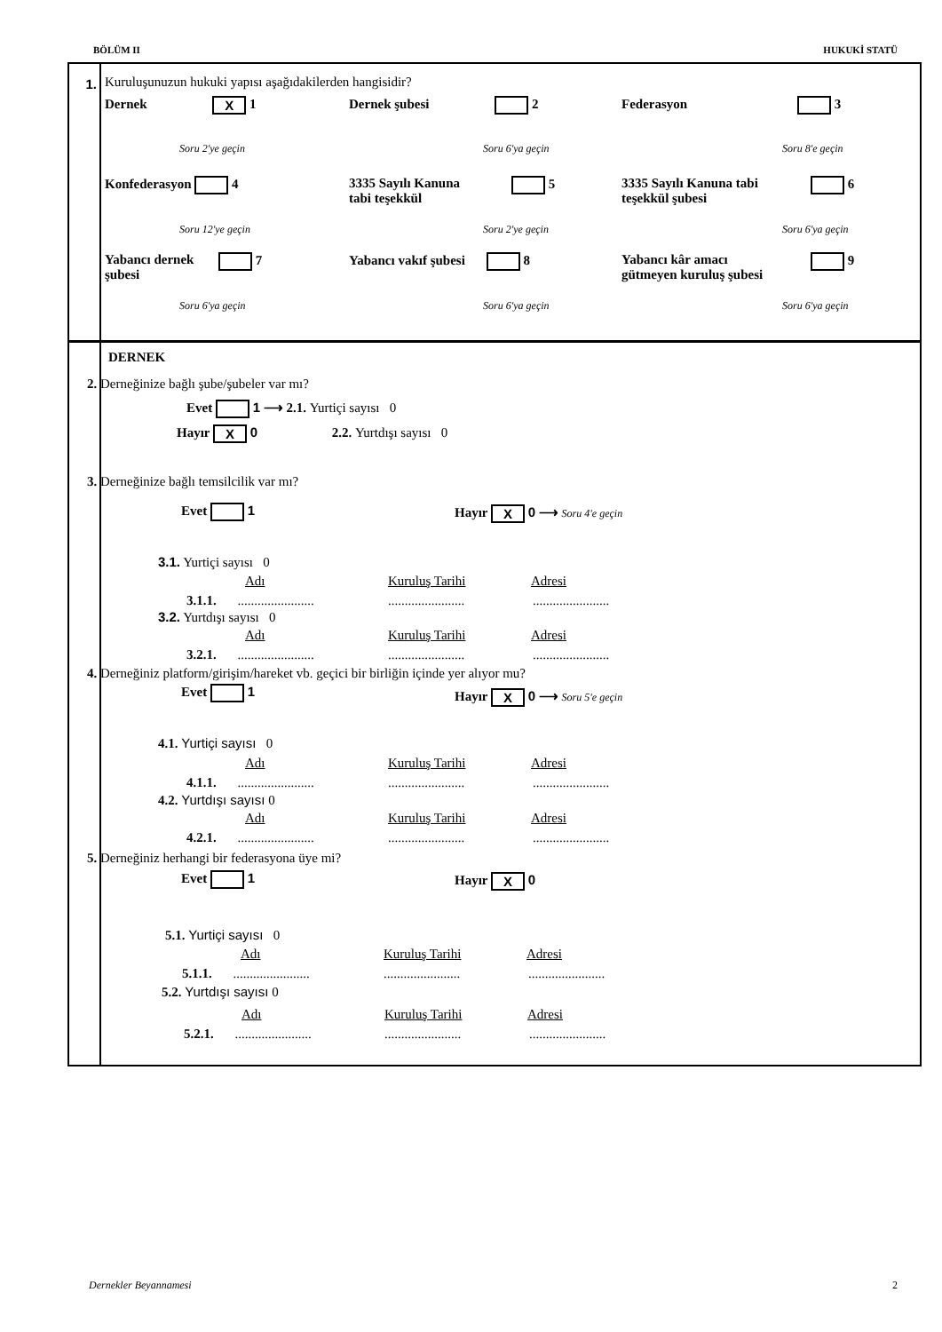BÖLÜM II HUKUKİ STATÜ
1.
Kuruluşunuzun hukuki yapısı aşağıdakilerden hangisidir?
Dernek X 1 Dernek şubesi 2 Federasyon 3
Soru 2'ye geçin Soru 6'ya geçin Soru 8'e geçin
Konfederasyon 4
3335 Sayılı Kanuna
tabi teşekkül
5
3335 Sayılı Kanuna tabi
teşekkül şubesi
6
Soru 12'ye geçin Soru 2'ye geçin Soru 6'ya geçin
Yabancı dernek
şubesi
7 Yabancı vakıf şubesi 8
Yabancı kâr amacı
gütmeyen kuruluş şubesi
9
Soru 6'ya geçin Soru 6'ya geçin Soru 6'ya geçin
DERNEK
2. Derneğinize bağlı şube/şubeler var mı?
Evet 1 ⟶ 2.1. Yurtiçi sayısı 0
Hayır X 0 2.2. Yurtdışı sayısı 0
3. Derneğinize bağlı temsilcilik var mı?
Evet 1 Hayır X 0 ⟶ Soru 4'e geçin
3.1. Yurtiçi sayısı 0
Adı Kuruluş Tarihi Adresi
3.1.1. ....................... ....................... .......................
3.2. Yurtdışı sayısı 0
Adı Kuruluş Tarihi Adresi
3.2.1. ....................... ....................... .......................
4. Derneğiniz platform/girişim/hareket vb. geçici bir birliğin içinde yer alıyor mu?
Evet 1 Hayır X 0 ⟶ Soru 5'e geçin
4.1. Yurtiçi sayısı 0
Adı Kuruluş Tarihi Adresi
4.1.1. ....................... ....................... .......................
4.2. Yurtdışı sayısı 0
Adı Kuruluş Tarihi Adresi
4.2.1. ....................... ....................... .......................
5. Derneğiniz herhangi bir federasyona üye mi?
Evet 1 Hayır X 0
5.1. Yurtiçi sayısı 0
Adı Kuruluş Tarihi Adresi
5.1.1. ....................... ....................... .......................
5.2. Yurtdışı sayısı 0
Adı Kuruluş Tarihi Adresi
5.2.1. ....................... ....................... .......................
Dernekler Beyannamesi 2